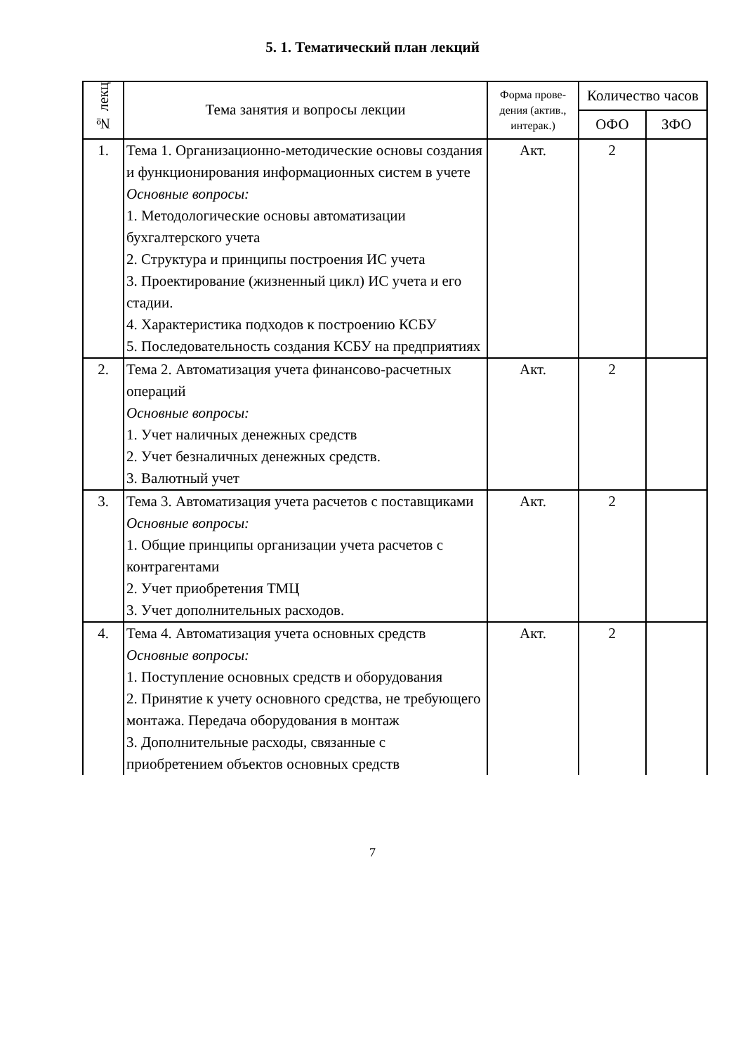5. 1. Тематический план лекций
| № лекц | Тема занятия и вопросы лекции | Форма прове-дения (актив., интерак.) | Количество часов | |
| --- | --- | --- | --- | --- |
| | | | ОФО | ЗФО |
| 1. | Тема 1. Организационно-методические основы создания и функционирования информационных систем в учете Основные вопросы: 1. Методологические основы автоматизации бухгалтерского учета 2. Структура и принципы построения ИС учета 3. Проектирование (жизненный цикл) ИС учета и его стадии. 4. Характеристика подходов к построению КСБУ 5. Последовательность создания КСБУ на предприятиях | Акт. | 2 | |
| 2. | Тема 2. Автоматизация учета финансово-расчетных операций Основные вопросы: 1. Учет наличных денежных средств 2. Учет безналичных денежных средств. 3. Валютный учет | Акт. | 2 | |
| 3. | Тема 3. Автоматизация учета расчетов с поставщиками Основные вопросы: 1. Общие принципы организации учета расчетов с контрагентами 2. Учет приобретения ТМЦ 3. Учет дополнительных расходов. | Акт. | 2 | |
| 4. | Тема 4. Автоматизация учета основных средств Основные вопросы: 1. Поступление основных средств и оборудования 2. Принятие к учету основного средства, не требующего монтажа. Передача оборудования в монтаж 3. Дополнительные расходы, связанные с приобретением объектов основных средств | Акт. | 2 | |
7